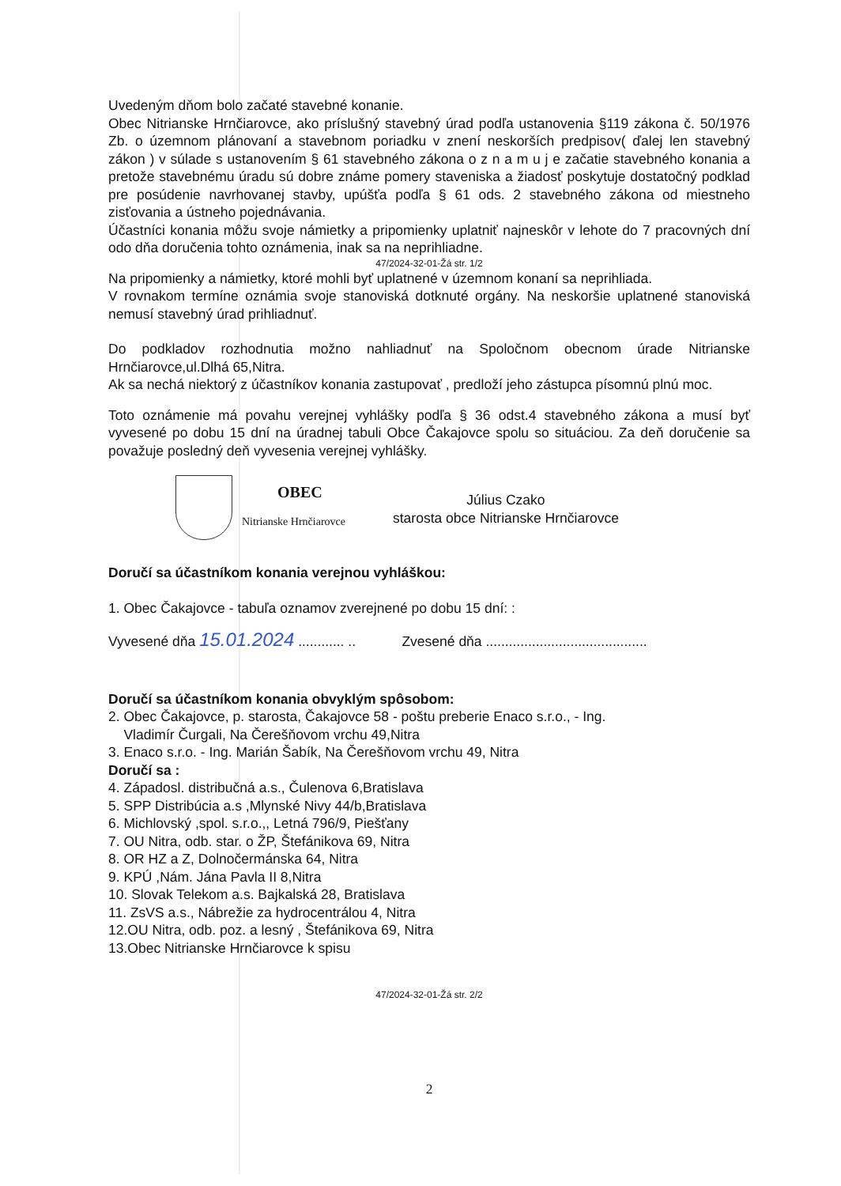Uvedeným dňom bolo začaté stavebné konanie.
Obec Nitrianske Hrnčiarovce, ako príslušný stavebný úrad podľa ustanovenia §119 zákona č. 50/1976 Zb. o územnom plánovaní a stavebnom poriadku v znení neskorších predpisov( ďalej len stavebný zákon ) v súlade s ustanovením § 61 stavebného zákona o z n a m u j e začatie stavebného konania a pretože stavebnému úradu sú dobre známe pomery staveniska a žiadosť poskytuje dostatočný podklad pre posúdenie navrhovanej stavby, upúšťa podľa § 61 ods. 2 stavebného zákona od miestneho zisťovania a ústneho pojednávania.
Účastníci konania môžu svoje námietky a pripomienky uplatniť najneskôr v lehote do 7 pracovných dní odo dňa doručenia tohto oznámenia, inak sa na neprihliadne.
47/2024-32-01-Žá str. 1/2
Na pripomienky a námietky, ktoré mohli byť uplatnené v územnom konaní sa neprihliada.
V rovnakom termíne oznámia svoje stanoviská dotknuté orgány. Na neskoršie uplatnené stanoviská nemusí stavebný úrad prihliadnuť.
Do podkladov rozhodnutia možno nahliadnuť na Spoločnom obecnom úrade Nitrianske Hrnčiarovce,ul.Dlhá 65,Nitra.
Ak sa nechá niektorý z účastníkov konania zastupovať , predloží jeho zástupca písomnú plnú moc.
Toto oznámenie má povahu verejnej vyhlášky podľa § 36 odst.4 stavebného zákona a musí byť vyvesené po dobu 15 dní na úradnej tabuli Obce Čakajovce spolu so situáciou. Za deň doručenie sa považuje posledný deň vyvesenia verejnej vyhlášky.
OBEC
Nitrianske Hrnčiarovce
Július Czako
starosta obce Nitrianske Hrnčiarovce
Doručí sa účastníkom konania verejnou vyhláškou:
1. Obec Čakajovce - tabuľa oznamov zverejnené po dobu 15 dní: :
Vyvesené dňa 15.01.2024 ............ .. Zvesené dňa ..........................................
Doručí sa účastníkom konania obvyklým spôsobom:
2. Obec Čakajovce, p. starosta, Čakajovce 58 - poštu preberie Enaco s.r.o., - Ing.
Vladimír Čurgali, Na Čerešňovom vrchu 49,Nitra
3. Enaco s.r.o. - Ing. Marián Šabík, Na Čerešňovom vrchu 49, Nitra
Doručí sa :
4. Západosl. distribučná a.s., Čulenova 6,Bratislava
5. SPP Distribúcia a.s ,Mlynské Nivy 44/b,Bratislava
6. Michlovský ,spol. s.r.o.,, Letná 796/9, Piešťany
7. OU Nitra, odb. star. o ŽP, Štefánikova 69, Nitra
8. OR HZ a Z, Dolnočermánska 64, Nitra
9. KPÚ ,Nám. Jána Pavla II 8,Nitra
10. Slovak Telekom a.s. Bajkalská 28, Bratislava
11. ZsVS a.s., Nábrežie za hydrocentrálou 4, Nitra
12.OU Nitra, odb. poz. a lesný , Štefánikova 69, Nitra
13.Obec Nitrianske Hrnčiarovce k spisu
47/2024-32-01-Žá str. 2/2
2